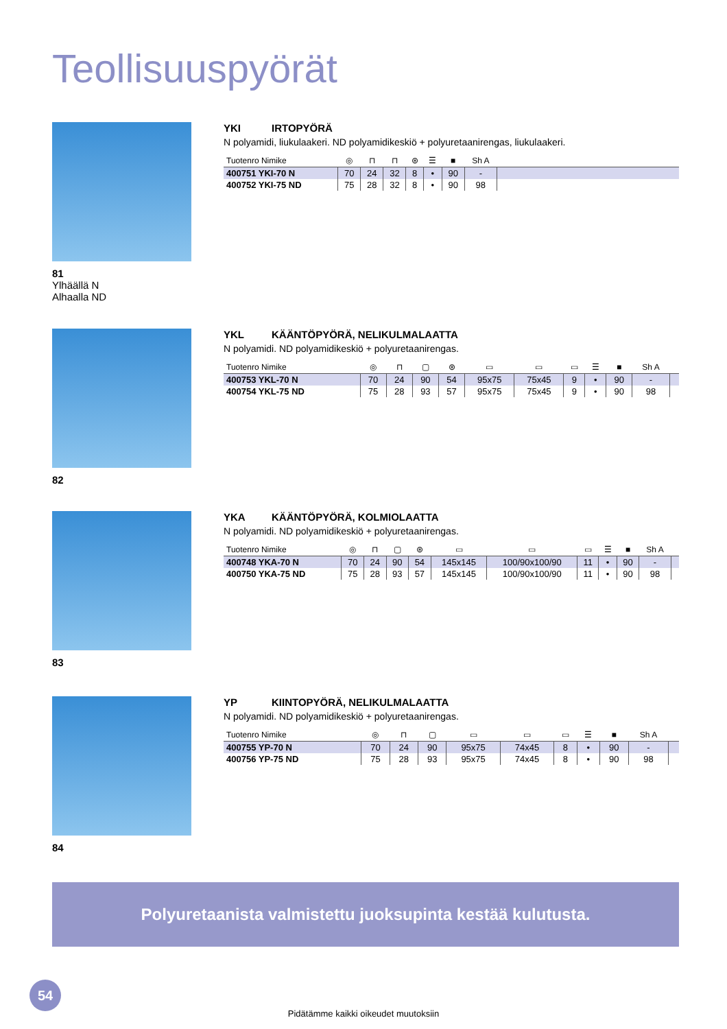Teollisuuspyörät
81
Ylhäällä N
Alhaalla ND
YKI IRTOPYÖRÄ
N polyamidi, liukulaakeri. ND polyamidikeskiö + polyuretaanirengas, liukulaakeri.
| Tuotenro Nimike | ◎ | ⊓ | ⊓ | ⊛ | ☰ | ■ | Sh A | |
| --- | --- | --- | --- | --- | --- | --- | --- | --- |
| 400751 YKI-70 N | 70 | 24 | 32 | 8 | • | 90 | - | |
| 400752 YKI-75 ND | 75 | 28 | 32 | 8 | • | 90 | 98 | |
82
YKL KÄÄNTÖPYÖRÄ, NELIKULMALAATTA
N polyamidi. ND polyamidikeskiö + polyuretaanirengas.
| Tuotenro Nimike | ◎ | ⊓ | ▢ | ⊛ | ▭ | ▭ | ▭ | ☰ | ■ | Sh A | |
| --- | --- | --- | --- | --- | --- | --- | --- | --- | --- | --- | --- |
| 400753 YKL-70 N | 70 | 24 | 90 | 54 | 95x75 | 75x45 | 9 | • | 90 | - | |
| 400754 YKL-75 ND | 75 | 28 | 93 | 57 | 95x75 | 75x45 | 9 | • | 90 | 98 | |
83
YKA KÄÄNTÖPYÖRÄ, KOLMIOLAATTA
N polyamidi. ND polyamidikeskiö + polyuretaanirengas.
| Tuotenro Nimike | ◎ | ⊓ | ▢ | ⊛ | ▭ | ▭ | ▭ | ☰ | ■ | Sh A | |
| --- | --- | --- | --- | --- | --- | --- | --- | --- | --- | --- | --- |
| 400748 YKA-70 N | 70 | 24 | 90 | 54 | 145x145 | 100/90x100/90 | 11 | • | 90 | - | |
| 400750 YKA-75 ND | 75 | 28 | 93 | 57 | 145x145 | 100/90x100/90 | 11 | • | 90 | 98 | |
84
YP KIINTOPYÖRÄ, NELIKULMALAATTA
N polyamidi. ND polyamidikeskiö + polyuretaanirengas.
| Tuotenro Nimike | ◎ | ⊓ | ▢ | ▭ | ▭ | ▭ | ☰ | ■ | Sh A | |
| --- | --- | --- | --- | --- | --- | --- | --- | --- | --- | --- |
| 400755 YP-70 N | 70 | 24 | 90 | 95x75 | 74x45 | 8 | • | 90 | - | |
| 400756 YP-75 ND | 75 | 28 | 93 | 95x75 | 74x45 | 8 | • | 90 | 98 | |
Polyuretaanista valmistettu juoksupinta kestää kulutusta.
54
Pidätämme kaikki oikeudet muutoksiin